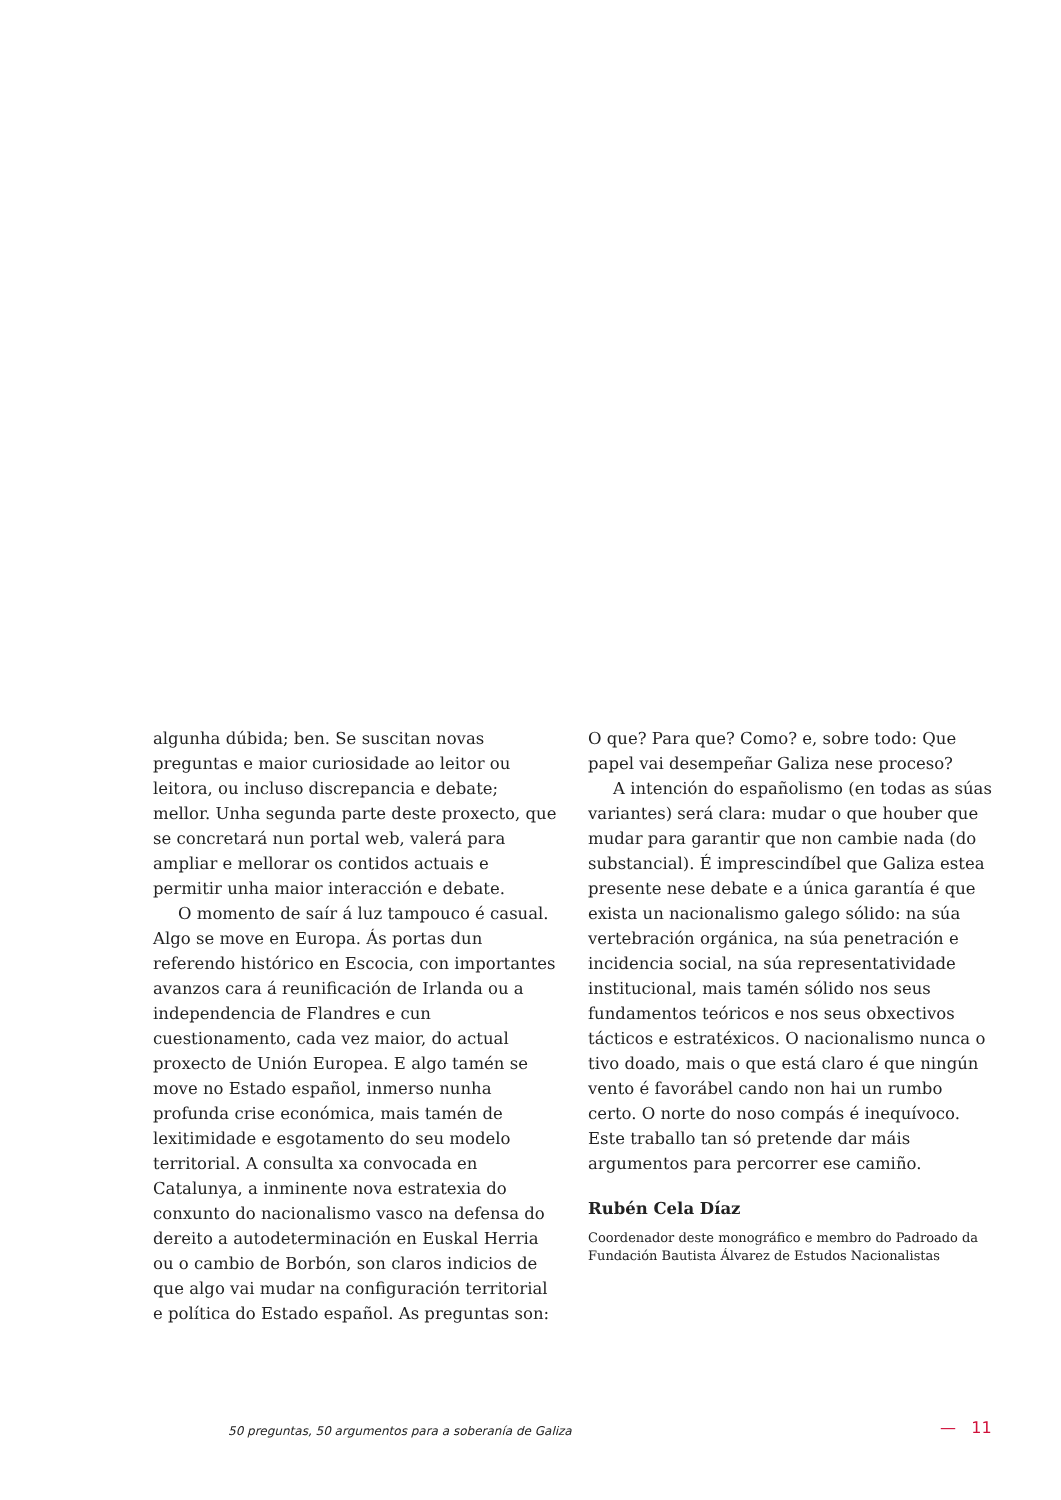algunha dúbida; ben. Se suscitan novas preguntas e maior curiosidade ao leitor ou leitora, ou incluso discrepancia e debate; mellor. Unha segunda parte deste proxecto, que se concretará nun portal web, valerá para ampliar e mellorar os contidos actuais e permitir unha maior interacción e debate.
O momento de saír á luz tampouco é casual. Algo se move en Europa. Ás portas dun referendo histórico en Escocia, con importantes avanzos cara á reunificación de Irlanda ou a independencia de Flandres e cun cuestionamento, cada vez maior, do actual proxecto de Unión Europea. E algo tamén se move no Estado español, inmerso nunha profunda crise económica, mais tamén de lexitimidade e esgotamento do seu modelo territorial. A consulta xa convocada en Catalunya, a inminente nova estratexia do conxunto do nacionalismo vasco na defensa do dereito a autodeterminación en Euskal Herria ou o cambio de Borbón, son claros indicios de que algo vai mudar na configuración territorial e política do Estado español. As preguntas son:
O que? Para que? Como? e, sobre todo: Que papel vai desempeñar Galiza nese proceso?
A intención do españolismo (en todas as súas variantes) será clara: mudar o que houber que mudar para garantir que non cambie nada (do substancial). É imprescindíbel que Galiza estea presente nese debate e a única garantía é que exista un nacionalismo galego sólido: na súa vertebración orgánica, na súa penetración e incidencia social, na súa representatividade institucional, mais tamén sólido nos seus fundamentos teóricos e nos seus obxectivos tácticos e estratéxicos. O nacionalismo nunca o tivo doado, mais o que está claro é que ningún vento é favorábel cando non hai un rumbo certo. O norte do noso compás é inequívoco. Este traballo tan só pretende dar máis argumentos para percorrer ese camiño.
Rubén Cela Díaz
Coordenador deste monográfico e membro do Padroado da Fundación Bautista Álvarez de Estudos Nacionalistas
50 preguntas, 50 argumentos para a soberanía de Galiza — 11